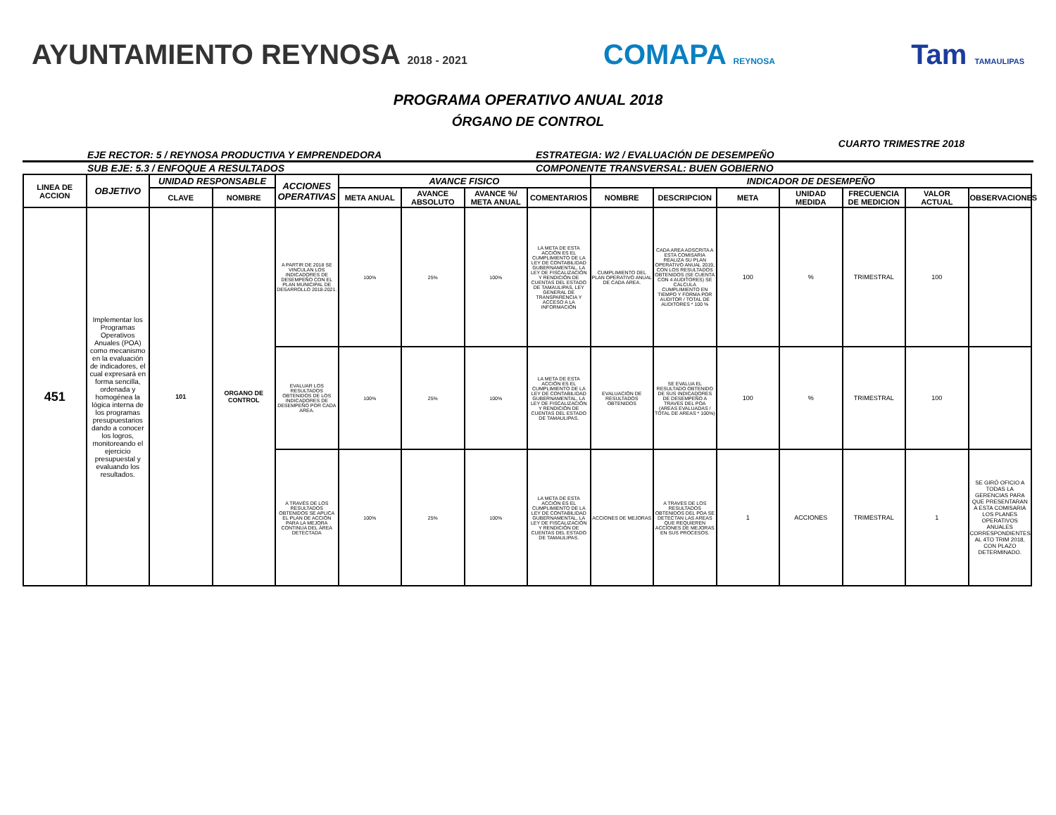AYUNTAMIENTO REYNOSA 2018 - 2021
COMAPA REYNOSA
Tam TAMAULIPAS
PROGRAMA OPERATIVO ANUAL 2018
ÓRGANO DE CONTROL
CUARTO TRIMESTRE 2018
EJE RECTOR: 5 / REYNOSA PRODUCTIVA Y EMPRENDEDORA
ESTRATEGIA: W2 / EVALUACIÓN DE DESEMPEÑO
SUB EJE: 5.3 / ENFOQUE A RESULTADOS
COMPONENTE TRANSVERSAL: BUEN GOBIERNO
| LINEA DE ACCION | OBJETIVO | UNIDAD RESPONSABLE | | ACCIONES OPERATIVAS | AVANCE FISICO | | | | INDICADOR DE DESEMPEÑO | | | | | | |
| --- | --- | --- | --- | --- | --- | --- | --- | --- | --- | --- | --- | --- | --- | --- | --- |
| | | CLAVE | NOMBRE | | META ANUAL | AVANCE ABSOLUTO | AVANCE %/ META ANUAL | COMENTARIOS | NOMBRE | DESCRIPCION | META | UNIDAD MEDIDA | FRECUENCIA DE MEDICION | VALOR ACTUAL | OBSERVACIONES |
| 451 | Implementar los Programas Operativos Anuales (POA) como mecanismo en la evaluación de indicadores, el cual expresará en forma sencilla, ordenada y homogénea la lógica interna de los programas presupuestarios dando a conocer los logros, monitoreando el ejercicio presupuestal y evaluando los resultados. | 101 | ORGANO DE CONTROL | A PARTIR DE 2018 SE VINCULAN LOS INDICADORES DE DESEMPEÑO CON EL PLAN MUNICIPAL DE DESARROLLO 2018-2021. | 100% | 25% | 100% | LA META DE ESTA ACCIÓN ES EL CUMPLIMIENTO DE LA LEY DE CONTABILIDAD GUBERNAMENTAL, LA LEY DE FISCALIZACIÓN Y RENDICIÓN DE CUENTAS DEL ESTADO DE TAMAULIPAS, LEY GENERAL DE TRANSPARENCIA Y ACCESO A LA INFORMACIÓN | CUMPLIMIENTO DEL PLAN OPERATIVO ANUAL DE CADA ÁREA. | CADA AREA ADSCRITA A ESTA COMISARIA REALIZA SU PLAN OPERATIVO ANUAL 2019, CON LOS RESULTADOS OBTENIDOS (SE CUENTA CON 4 AUDITORES) SE CALCULA CUMPLIMIENTO EN TIEMPO Y FORMA POR AUDITOR / TOTAL DE AUDITORES * 100 % | 100 | % | TRIMESTRAL | 100 | |
| | | | | EVALUAR LOS RESULTADOS OBTENIDOS DE LOS INDICADORES DE DESEMPEÑO POR CADA AREA. | 100% | 25% | 100% | LA META DE ESTA ACCIÓN ES EL CUMPLIMIENTO DE LA LEY DE CONTABILIDAD GUBERNAMENTAL, LA LEY DE FISCALIZACIÓN Y RENDICIÓN DE CUENTAS DEL ESTADO DE TAMAULIPAS. | EVALUACIÓN DE RESULTADOS OBTENIDOS | SE EVALUA EL RESULTADO OBTENIDO DE SUS INDICADORES DE DESEMPEÑO A TRAVES DEL POA (AREAS EVALUADAS / TOTAL DE AREAS * 100%) | 100 | % | TRIMESTRAL | 100 | |
| | | | | A TRAVÉS DE LOS RESULTADOS OBTENIDOS SE APLICA EL PLAN DE ACCIÓN PARA LA MEJORA CONTINUA DEL ÁREA DETECTADA | 100% | 25% | 100% | LA META DE ESTA ACCIÓN ES EL CUMPLIMIENTO DE LA LEY DE CONTABILIDAD GUBERNAMENTAL, LA LEY DE FISCALIZACIÓN Y RENDICIÓN DE CUENTAS DEL ESTADO DE TAMAULIPAS. | ACCIONES DE MEJORAS | A TRAVES DE LOS RESULTADOS OBTENIDOS DEL POA SE DETECTAN LAS AREAS QUE REQUIEREN ACCIONES DE MEJORAS EN SUS PROCESOS. | 1 | ACCIONES | TRIMESTRAL | 1 | SE GIRÓ OFICIO A TODAS LA GERENCIAS PARA QUE PRESENTARAN A ESTA COMISARIA LOS PLANES OPERATIVOS ANUALES CORRESPONDIENTES AL 4TO TRIM 2018, CON PLAZO DETERMINADO. |